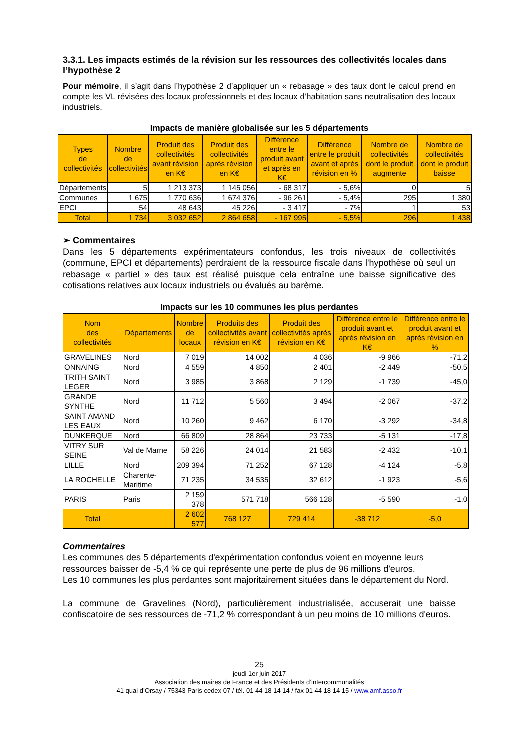3.3.1. Les impacts estimés de la révision sur les ressources des collectivités locales dans l’hypothèse 2
Pour mémoire, il s’agit dans l’hypothèse 2 d’appliquer un « rebasage » des taux dont le calcul prend en compte les VL révisées des locaux professionnels et des locaux d’habitation sans neutralisation des locaux industriels.
Impacts de manière globalisée sur les 5 départements
| Types de collectivités | Nombre de collectivités | Produit des collectivités avant révision en K€ | Produit des collectivités après révision en K€ | Différence entre le produit avant et après en K€ | Différence entre le produit avant et après révision en % | Nombre de collectivités dont le produit augmente | Nombre de collectivités dont le produit baisse |
| --- | --- | --- | --- | --- | --- | --- | --- |
| Départements | 5 | 1 213 373 | 1 145 056 | - 68 317 | - 5,6% | 0 | 5 |
| Communes | 1 675 | 1 770 636 | 1 674 376 | - 96 261 | - 5,4% | 295 | 1 380 |
| EPCI | 54 | 48 643 | 45 226 | - 3 417 | - 7% | 1 | 53 |
| Total | 1 734 | 3 032 652 | 2 864 658 | - 167 995 | - 5,5% | 296 | 1 438 |
➢ Commentaires
Dans les 5 départements expérimentateurs confondus, les trois niveaux de collectivités (commune, EPCI et départements) perdraient de la ressource fiscale dans l'hypothèse où seul un rebasage « partiel » des taux est réalisé puisque cela entraîne une baisse significative des cotisations relatives aux locaux industriels ou évalués au barème.
Impacts sur les 10 communes les plus perdantes
| Nom des collectivités | Départements | Nombre de locaux | Produits des collectivités avant révision en K€ | Produit des collectivités après révision en K€ | Différence entre le produit avant et après révision en K€ | Différence entre le produit avant et après révision en % |
| --- | --- | --- | --- | --- | --- | --- |
| GRAVELINES | Nord | 7 019 | 14 002 | 4 036 | -9 966 | -71,2 |
| ONNAING | Nord | 4 559 | 4 850 | 2 401 | -2 449 | -50,5 |
| TRITH SAINT LEGER | Nord | 3 985 | 3 868 | 2 129 | -1 739 | -45,0 |
| GRANDE SYNTHE | Nord | 11 712 | 5 560 | 3 494 | -2 067 | -37,2 |
| SAINT AMAND LES EAUX | Nord | 10 260 | 9 462 | 6 170 | -3 292 | -34,8 |
| DUNKERQUE | Nord | 66 809 | 28 864 | 23 733 | -5 131 | -17,8 |
| VITRY SUR SEINE | Val de Marne | 58 226 | 24 014 | 21 583 | -2 432 | -10,1 |
| LILLE | Nord | 209 394 | 71 252 | 67 128 | -4 124 | -5,8 |
| LA ROCHELLE | Charente-Maritime | 71 235 | 34 535 | 32 612 | -1 923 | -5,6 |
| PARIS | Paris | 2 159 378 | 571 718 | 566 128 | -5 590 | -1,0 |
| Total | | 2 602 577 | 768 127 | 729 414 | -38 712 | -5,0 |
Commentaires
Les communes des 5 départements d'expérimentation confondus voient en moyenne leurs ressources baisser de -5,4 % ce qui représente une perte de plus de 96 millions d'euros.
Les 10 communes les plus perdantes sont majoritairement situées dans le département du Nord.
La commune de Gravelines (Nord), particulièrement industrialisée, accuserait une baisse confiscatoire de ses ressources de -71,2 % correspondant à un peu moins de 10 millions d'euros.
25
jeudi 1er juin 2017
Association des maires de France et des Présidents d’intercommunalités
41 quai d’Orsay / 75343 Paris cedex 07 / tél. 01 44 18 14 14 / fax 01 44 18 14 15 / www.amf.asso.fr